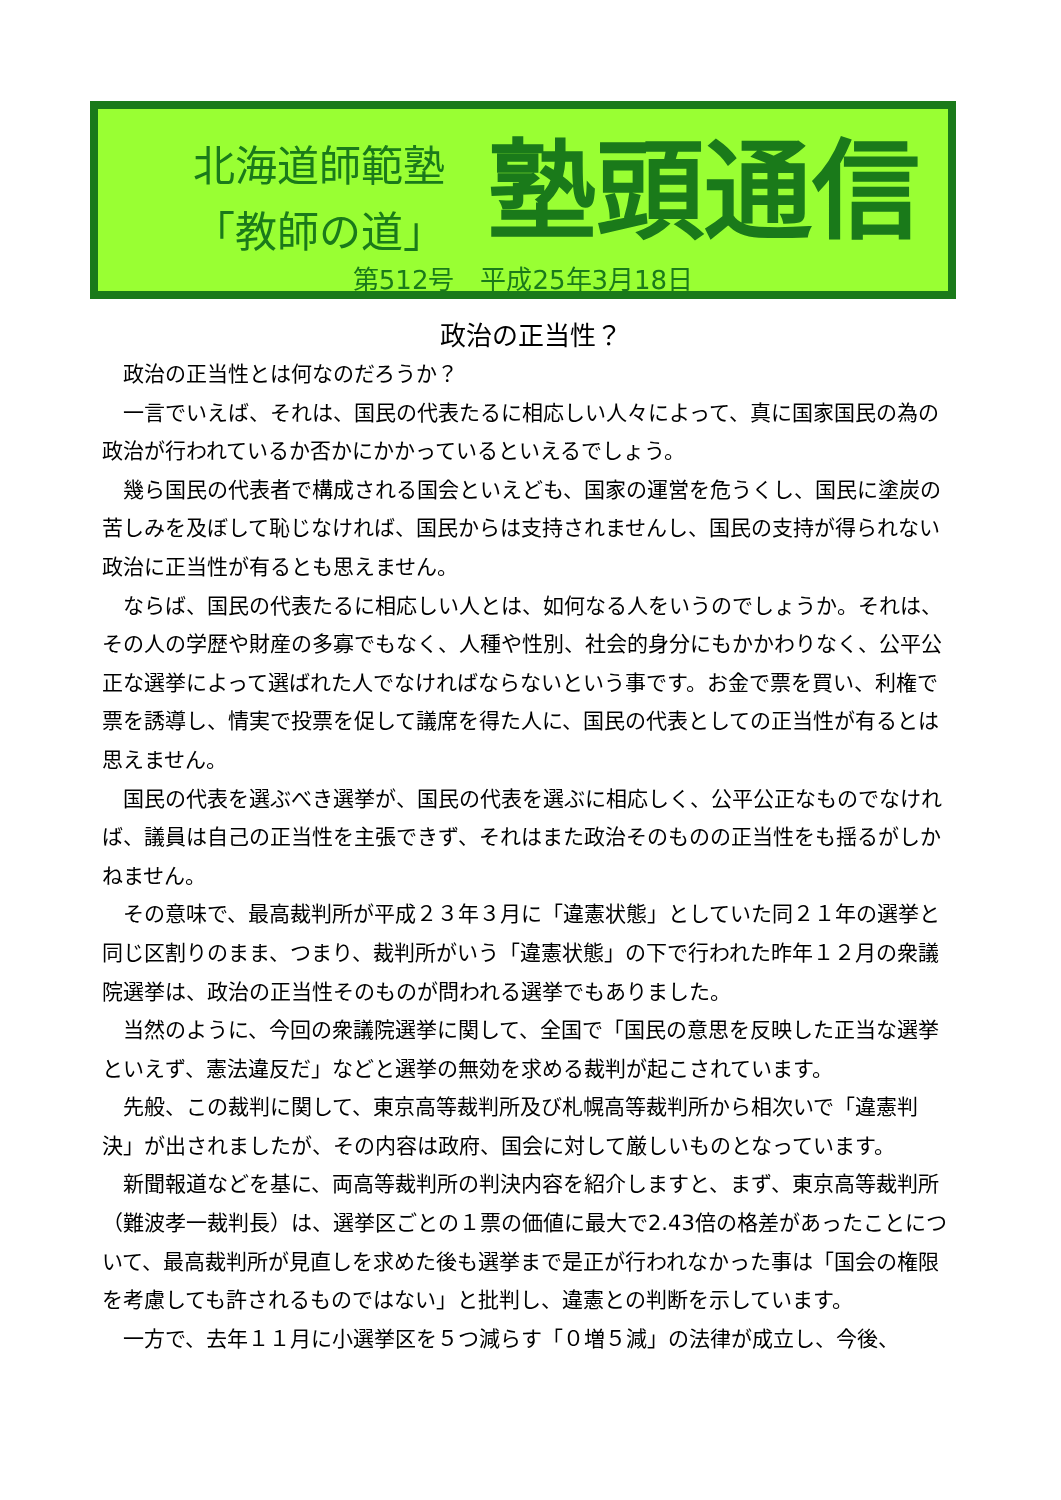北海道師範塾
「教師の道」
塾頭通信
第512号　平成25年3月18日
政治の正当性？
政治の正当性とは何なのだろうか？
一言でいえば、それは、国民の代表たるに相応しい人々によって、真に国家国民の為の政治が行われているか否かにかかっているといえるでしょう。
幾ら国民の代表者で構成される国会といえども、国家の運営を危うくし、国民に塗炭の苦しみを及ぼして恥じなければ、国民からは支持されませんし、国民の支持が得られない政治に正当性が有るとも思えません。
ならば、国民の代表たるに相応しい人とは、如何なる人をいうのでしょうか。それは、その人の学歴や財産の多寡でもなく、人種や性別、社会的身分にもかかわりなく、公平公正な選挙によって選ばれた人でなければならないという事です。お金で票を買い、利権で票を誘導し、情実で投票を促して議席を得た人に、国民の代表としての正当性が有るとは思えません。
国民の代表を選ぶべき選挙が、国民の代表を選ぶに相応しく、公平公正なものでなければ、議員は自己の正当性を主張できず、それはまた政治そのものの正当性をも揺るがしかねません。
その意味で、最高裁判所が平成２３年３月に「違憲状態」としていた同２１年の選挙と同じ区割りのまま、つまり、裁判所がいう「違憲状態」の下で行われた昨年１２月の衆議院選挙は、政治の正当性そのものが問われる選挙でもありました。
当然のように、今回の衆議院選挙に関して、全国で「国民の意思を反映した正当な選挙といえず、憲法違反だ」などと選挙の無効を求める裁判が起こされています。
先般、この裁判に関して、東京高等裁判所及び札幌高等裁判所から相次いで「違憲判決」が出されましたが、その内容は政府、国会に対して厳しいものとなっています。
新聞報道などを基に、両高等裁判所の判決内容を紹介しますと、まず、東京高等裁判所（難波孝一裁判長）は、選挙区ごとの１票の価値に最大で2.43倍の格差があったことについて、最高裁判所が見直しを求めた後も選挙まで是正が行われなかった事は「国会の権限を考慮しても許されるものではない」と批判し、違憲との判断を示しています。
一方で、去年１１月に小選挙区を５つ減らす「０増５減」の法律が成立し、今後、